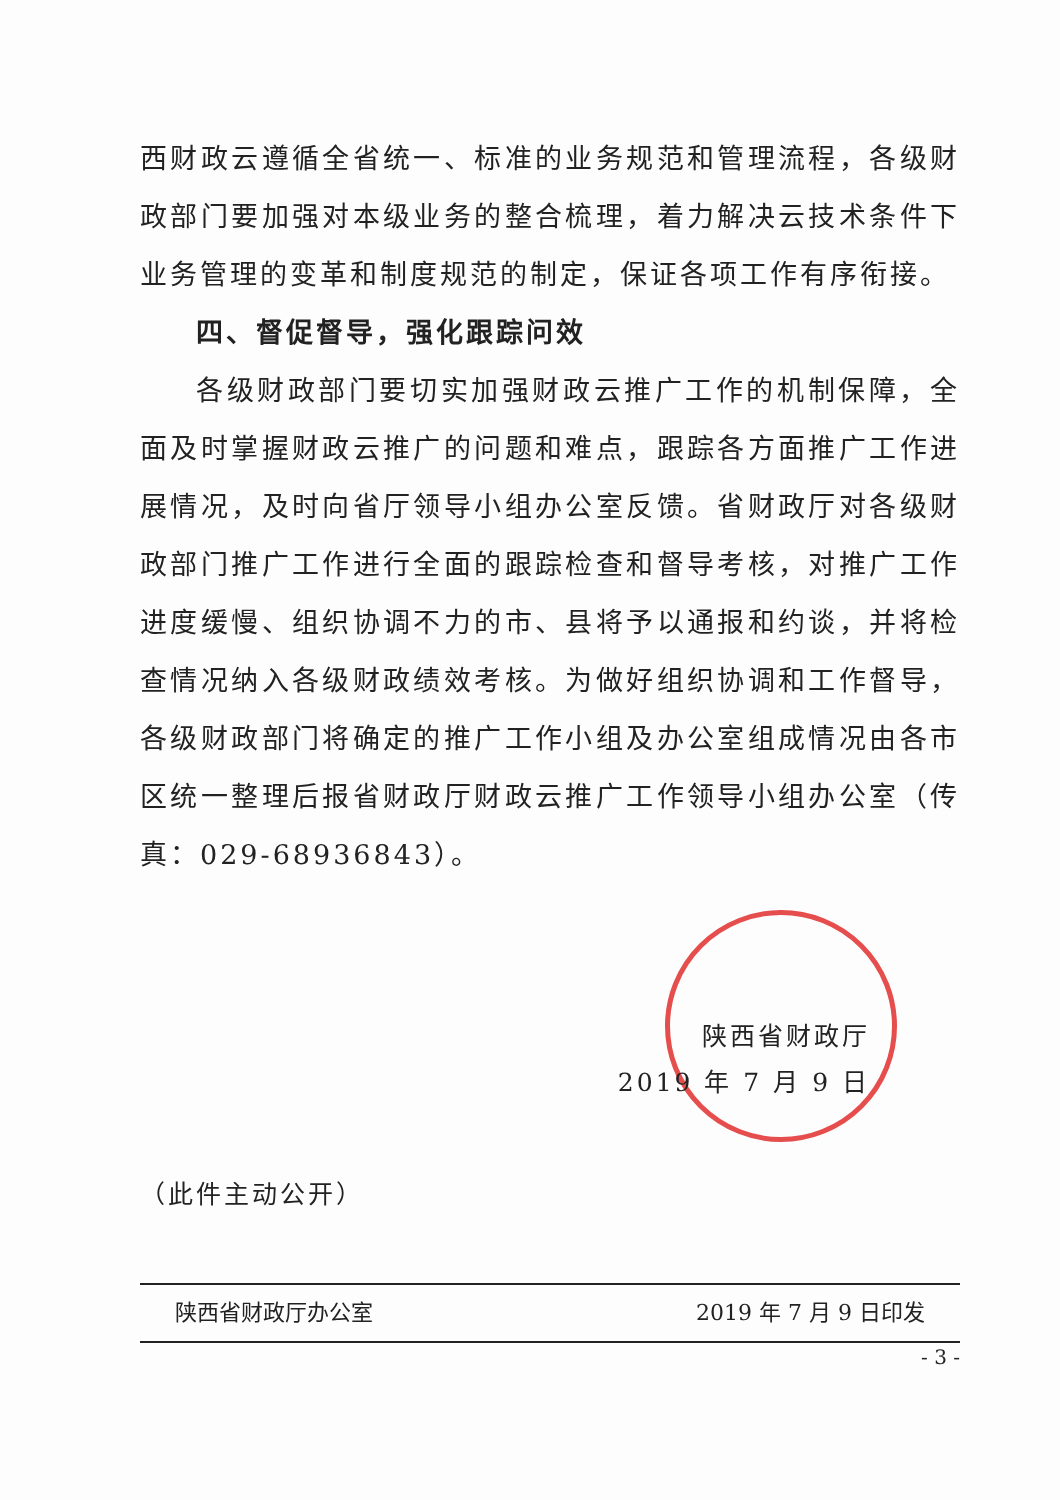西财政云遵循全省统一、标准的业务规范和管理流程，各级财政部门要加强对本级业务的整合梳理，着力解决云技术条件下业务管理的变革和制度规范的制定，保证各项工作有序衔接。
四、督促督导，强化跟踪问效
各级财政部门要切实加强财政云推广工作的机制保障，全面及时掌握财政云推广的问题和难点，跟踪各方面推广工作进展情况，及时向省厅领导小组办公室反馈。省财政厅对各级财政部门推广工作进行全面的跟踪检查和督导考核，对推广工作进度缓慢、组织协调不力的市、县将予以通报和约谈，并将检查情况纳入各级财政绩效考核。为做好组织协调和工作督导，各级财政部门将确定的推广工作小组及办公室组成情况由各市区统一整理后报省财政厅财政云推广工作领导小组办公室（传真：029-68936843）。
陕西省财政厅
2019 年 7 月 9 日
（此件主动公开）
陕西省财政厅办公室 2019 年 7 月 9 日印发
- 3 -